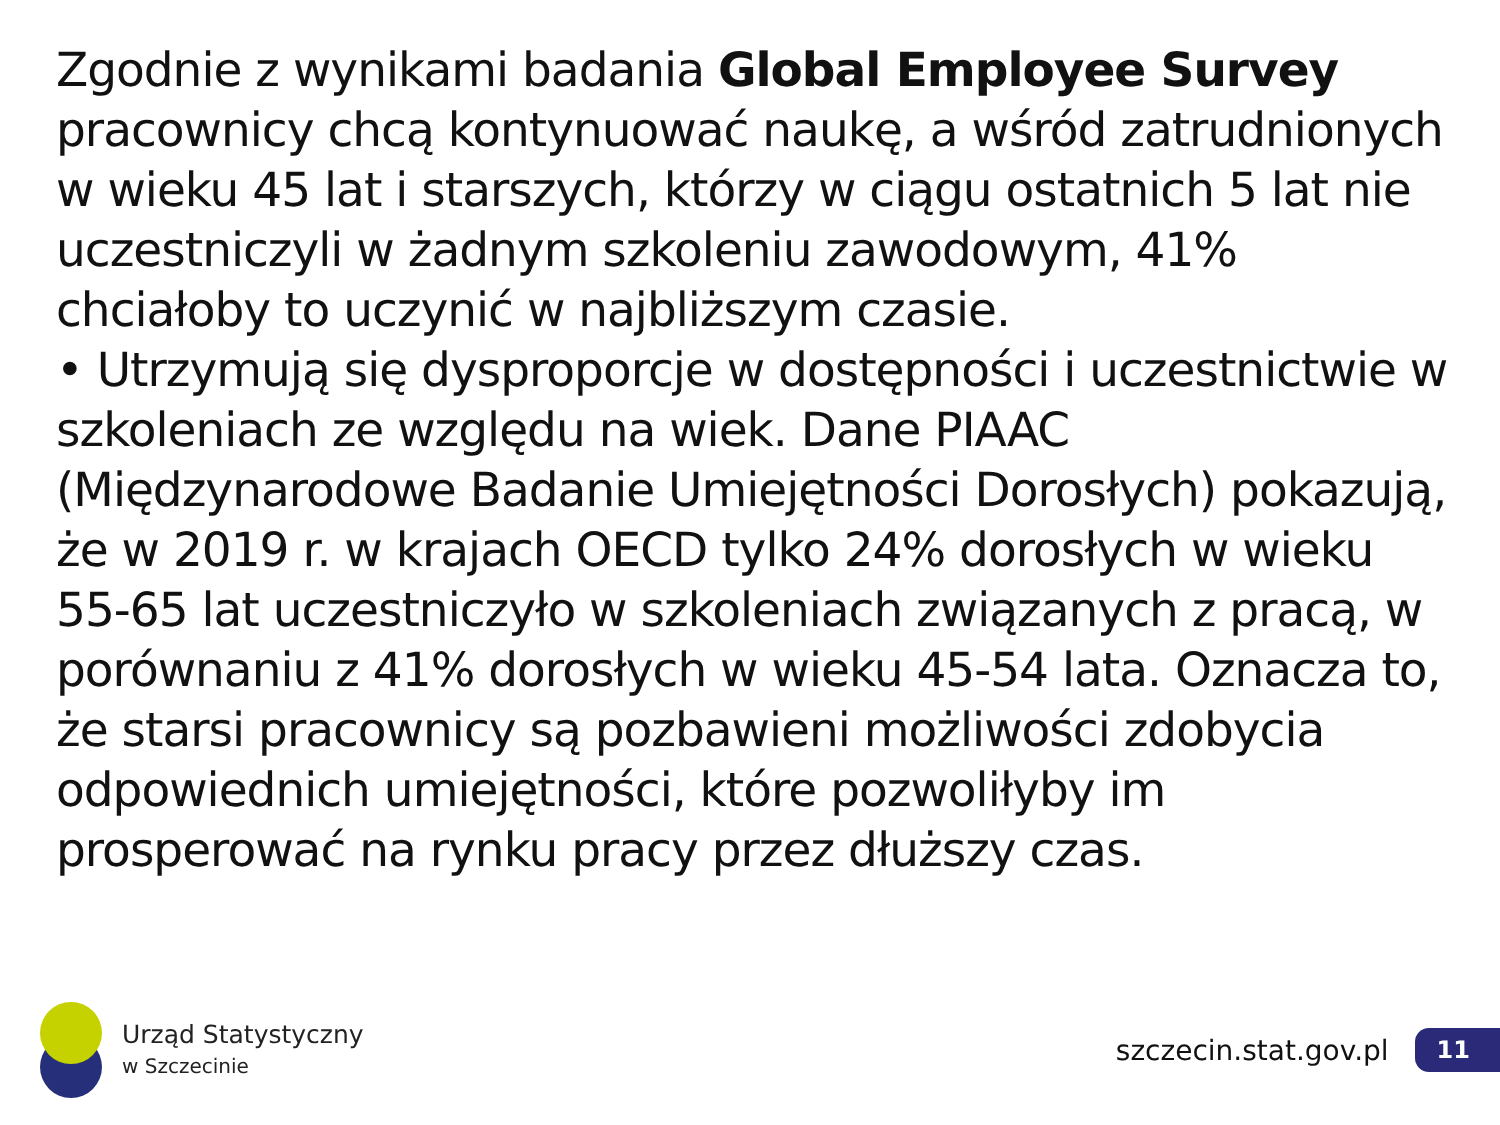Zgodnie z wynikami badania Global Employee Survey pracownicy chcą kontynuować naukę, a wśród zatrudnionych w wieku 45 lat i starszych, którzy w ciągu ostatnich 5 lat nie uczestniczyli w żadnym szkoleniu zawodowym, 41% chciałoby to uczynić w najbliższym czasie.
• Utrzymują się dysproporcje w dostępności i uczestnictwie w szkoleniach ze względu na wiek. Dane PIAAC (Międzynarodowe Badanie Umiejętności Dorosłych) pokazują, że w 2019 r. w krajach OECD tylko 24% dorosłych w wieku 55-65 lat uczestniczyło w szkoleniach związanych z pracą, w porównaniu z 41% dorosłych w wieku 45-54 lata. Oznacza to, że starsi pracownicy są pozbawieni możliwości zdobycia odpowiednich umiejętności, które pozwoliłyby im prosperować na rynku pracy przez dłuższy czas.
Urząd Statystyczny
w Szczecinie
szczecin.stat.gov.pl
11